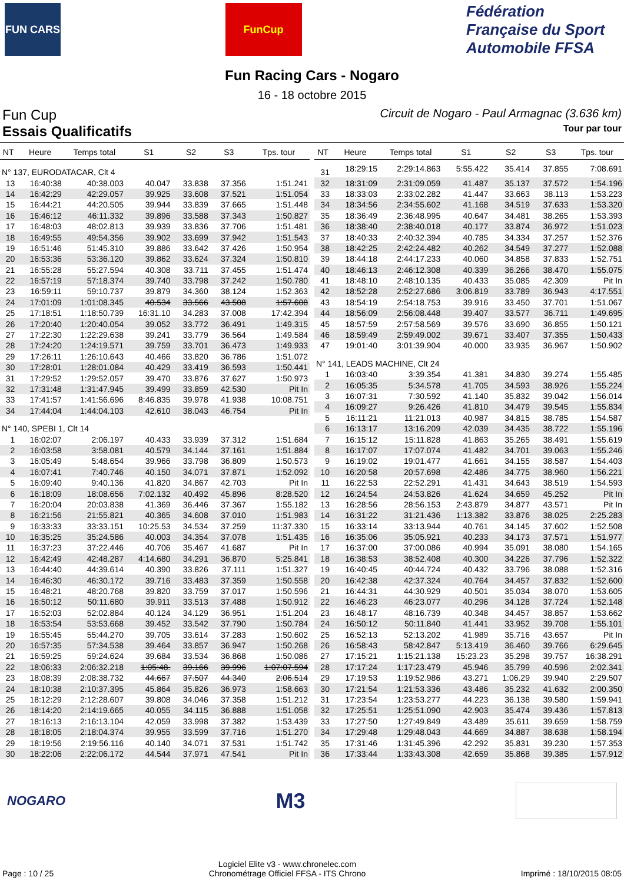FUN CARS FunCup
Fédération Française du Sport Automobile FFSA
Fun Racing Cars - Nogaro
16 - 18 octobre 2015
Fun Cup
Circuit de Nogaro - Paul Armagnac (3.636 km)
Essais Qualificatifs
Tour par tour
| NT | Heure | Temps total | S1 | S2 | S3 | Tps. tour |
| --- | --- | --- | --- | --- | --- | --- |
| N° 137, EURODATACAR, Clt 4 | | | | | | |
| 13 | 16:40:38 | 40:38.003 | 40.047 | 33.838 | 37.356 | 1:51.241 |
| 14 | 16:42:29 | 42:29.057 | 39.925 | 33.608 | 37.521 | 1:51.054 |
| 15 | 16:44:21 | 44:20.505 | 39.944 | 33.839 | 37.665 | 1:51.448 |
| 16 | 16:46:12 | 46:11.332 | 39.896 | 33.588 | 37.343 | 1:50.827 |
| 17 | 16:48:03 | 48:02.813 | 39.939 | 33.836 | 37.706 | 1:51.481 |
| 18 | 16:49:55 | 49:54.356 | 39.902 | 33.699 | 37.942 | 1:51.543 |
| 19 | 16:51:46 | 51:45.310 | 39.886 | 33.642 | 37.426 | 1:50.954 |
| 20 | 16:53:36 | 53:36.120 | 39.862 | 33.624 | 37.324 | 1:50.810 |
| 21 | 16:55:28 | 55:27.594 | 40.308 | 33.711 | 37.455 | 1:51.474 |
| 22 | 16:57:19 | 57:18.374 | 39.740 | 33.798 | 37.242 | 1:50.780 |
| 23 | 16:59:11 | 59:10.737 | 39.879 | 34.360 | 38.124 | 1:52.363 |
| 24 | 17:01:09 | 1:01:08.345 | 40.534 | 33.566 | 43.508 | 1:57.608 |
| 25 | 17:18:51 | 1:18:50.739 | 16:31.10 | 34.283 | 37.008 | 17:42.394 |
| 26 | 17:20:40 | 1:20:40.054 | 39.052 | 33.772 | 36.491 | 1:49.315 |
| 27 | 17:22:30 | 1:22:29.638 | 39.241 | 33.779 | 36.564 | 1:49.584 |
| 28 | 17:24:20 | 1:24:19.571 | 39.759 | 33.701 | 36.473 | 1:49.933 |
| 29 | 17:26:11 | 1:26:10.643 | 40.466 | 33.820 | 36.786 | 1:51.072 |
| 30 | 17:28:01 | 1:28:01.084 | 40.429 | 33.419 | 36.593 | 1:50.441 |
| 31 | 17:29:52 | 1:29:52.057 | 39.470 | 33.876 | 37.627 | 1:50.973 |
| 32 | 17:31:48 | 1:31:47.945 | 39.499 | 33.859 | 42.530 | Pit In |
| 33 | 17:41:57 | 1:41:56.696 | 8:46.835 | 39.978 | 41.938 | 10:08.751 |
| 34 | 17:44:04 | 1:44:04.103 | 42.610 | 38.043 | 46.754 | Pit In |
| N° 140, SPEBI 1, Clt 14 | | | | | | |
| 1 | 16:02:07 | 2:06.197 | 40.433 | 33.939 | 37.312 | 1:51.684 |
| 2 | 16:03:58 | 3:58.081 | 40.579 | 34.144 | 37.161 | 1:51.884 |
| 3 | 16:05:49 | 5:48.654 | 39.966 | 33.798 | 36.809 | 1:50.573 |
| 4 | 16:07:41 | 7:40.746 | 40.150 | 34.071 | 37.871 | 1:52.092 |
| 5 | 16:09:40 | 9:40.136 | 41.820 | 34.867 | 42.703 | Pit In |
| 6 | 16:18:09 | 18:08.656 | 7:02.132 | 40.492 | 45.896 | 8:28.520 |
| 7 | 16:20:04 | 20:03.838 | 41.369 | 36.446 | 37.367 | 1:55.182 |
| 8 | 16:21:56 | 21:55.821 | 40.365 | 34.608 | 37.010 | 1:51.983 |
| 9 | 16:33:33 | 33:33.151 | 10:25.53 | 34.534 | 37.259 | 11:37.330 |
| 10 | 16:35:25 | 35:24.586 | 40.003 | 34.354 | 37.078 | 1:51.435 |
| 11 | 16:37:23 | 37:22.446 | 40.706 | 35.467 | 41.687 | Pit In |
| 12 | 16:42:49 | 42:48.287 | 4:14.680 | 34.291 | 36.870 | 5:25.841 |
| 13 | 16:44:40 | 44:39.614 | 40.390 | 33.826 | 37.111 | 1:51.327 |
| 14 | 16:46:30 | 46:30.172 | 39.716 | 33.483 | 37.359 | 1:50.558 |
| 15 | 16:48:21 | 48:20.768 | 39.820 | 33.759 | 37.017 | 1:50.596 |
| 16 | 16:50:12 | 50:11.680 | 39.911 | 33.513 | 37.488 | 1:50.912 |
| 17 | 16:52:03 | 52:02.884 | 40.124 | 34.129 | 36.951 | 1:51.204 |
| 18 | 16:53:54 | 53:53.668 | 39.452 | 33.542 | 37.790 | 1:50.784 |
| 19 | 16:55:45 | 55:44.270 | 39.705 | 33.614 | 37.283 | 1:50.602 |
| 20 | 16:57:35 | 57:34.538 | 39.464 | 33.857 | 36.947 | 1:50.268 |
| 21 | 16:59:25 | 59:24.624 | 39.684 | 33.534 | 36.868 | 1:50.086 |
| 22 | 18:06:33 | 2:06:32.218 | 1:05:48. | 39.166 | 39.996 | 1:07:07.594 |
| 23 | 18:08:39 | 2:08:38.732 | 44.667 | 37.507 | 44.340 | 2:06.514 |
| 24 | 18:10:38 | 2:10:37.395 | 45.864 | 35.826 | 36.973 | 1:58.663 |
| 25 | 18:12:29 | 2:12:28.607 | 39.808 | 34.046 | 37.358 | 1:51.212 |
| 26 | 18:14:20 | 2:14:19.665 | 40.055 | 34.115 | 36.888 | 1:51.058 |
| 27 | 18:16:13 | 2:16:13.104 | 42.059 | 33.998 | 37.382 | 1:53.439 |
| 28 | 18:18:05 | 2:18:04.374 | 39.955 | 33.599 | 37.716 | 1:51.270 |
| 29 | 18:19:56 | 2:19:56.116 | 40.140 | 34.071 | 37.531 | 1:51.742 |
| 30 | 18:22:06 | 2:22:06.172 | 44.544 | 37.971 | 47.541 | Pit In |
| NT | Heure | Temps total | S1 | S2 | S3 | Tps. tour |
| --- | --- | --- | --- | --- | --- | --- |
| 31 | 18:29:15 | 2:29:14.863 | 5:55.422 | 35.414 | 37.855 | 7:08.691 |
| 32 | 18:31:09 | 2:31:09.059 | 41.487 | 35.137 | 37.572 | 1:54.196 |
| 33 | 18:33:03 | 2:33:02.282 | 41.447 | 33.663 | 38.113 | 1:53.223 |
| 34 | 18:34:56 | 2:34:55.602 | 41.168 | 34.519 | 37.633 | 1:53.320 |
| 35 | 18:36:49 | 2:36:48.995 | 40.647 | 34.481 | 38.265 | 1:53.393 |
| 36 | 18:38:40 | 2:38:40.018 | 40.177 | 33.874 | 36.972 | 1:51.023 |
| 37 | 18:40:33 | 2:40:32.394 | 40.785 | 34.334 | 37.257 | 1:52.376 |
| 38 | 18:42:25 | 2:42:24.482 | 40.262 | 34.549 | 37.277 | 1:52.088 |
| 39 | 18:44:18 | 2:44:17.233 | 40.060 | 34.858 | 37.833 | 1:52.751 |
| 40 | 18:46:13 | 2:46:12.308 | 40.339 | 36.266 | 38.470 | 1:55.075 |
| 41 | 18:48:10 | 2:48:10.135 | 40.433 | 35.085 | 42.309 | Pit In |
| 42 | 18:52:28 | 2:52:27.686 | 3:06.819 | 33.789 | 36.943 | 4:17.551 |
| 43 | 18:54:19 | 2:54:18.753 | 39.916 | 33.450 | 37.701 | 1:51.067 |
| 44 | 18:56:09 | 2:56:08.448 | 39.407 | 33.577 | 36.711 | 1:49.695 |
| 45 | 18:57:59 | 2:57:58.569 | 39.576 | 33.690 | 36.855 | 1:50.121 |
| 46 | 18:59:49 | 2:59:49.002 | 39.671 | 33.407 | 37.355 | 1:50.433 |
| 47 | 19:01:40 | 3:01:39.904 | 40.000 | 33.935 | 36.967 | 1:50.902 |
| N° 141, LEADS MACHINE, Clt 24 | | | | | | |
| 1 | 16:03:40 | 3:39.354 | 41.381 | 34.830 | 39.274 | 1:55.485 |
| 2 | 16:05:35 | 5:34.578 | 41.705 | 34.593 | 38.926 | 1:55.224 |
| 3 | 16:07:31 | 7:30.592 | 41.140 | 35.832 | 39.042 | 1:56.014 |
| 4 | 16:09:27 | 9:26.426 | 41.810 | 34.479 | 39.545 | 1:55.834 |
| 5 | 16:11:21 | 11:21.013 | 40.987 | 34.815 | 38.785 | 1:54.587 |
| 6 | 16:13:17 | 13:16.209 | 42.039 | 34.435 | 38.722 | 1:55.196 |
| 7 | 16:15:12 | 15:11.828 | 41.863 | 35.265 | 38.491 | 1:55.619 |
| 8 | 16:17:07 | 17:07.074 | 41.482 | 34.701 | 39.063 | 1:55.246 |
| 9 | 16:19:02 | 19:01.477 | 41.661 | 34.155 | 38.587 | 1:54.403 |
| 10 | 16:20:58 | 20:57.698 | 42.486 | 34.775 | 38.960 | 1:56.221 |
| 11 | 16:22:53 | 22:52.291 | 41.431 | 34.643 | 38.519 | 1:54.593 |
| 12 | 16:24:54 | 24:53.826 | 41.624 | 34.659 | 45.252 | Pit In |
| 13 | 16:28:56 | 28:56.153 | 2:43.879 | 34.877 | 43.571 | Pit In |
| 14 | 16:31:22 | 31:21.436 | 1:13.382 | 33.876 | 38.025 | 2:25.283 |
| 15 | 16:33:14 | 33:13.944 | 40.761 | 34.145 | 37.602 | 1:52.508 |
| 16 | 16:35:06 | 35:05.921 | 40.233 | 34.173 | 37.571 | 1:51.977 |
| 17 | 16:37:00 | 37:00.086 | 40.994 | 35.091 | 38.080 | 1:54.165 |
| 18 | 16:38:53 | 38:52.408 | 40.300 | 34.226 | 37.796 | 1:52.322 |
| 19 | 16:40:45 | 40:44.724 | 40.432 | 33.796 | 38.088 | 1:52.316 |
| 20 | 16:42:38 | 42:37.324 | 40.764 | 34.457 | 37.832 | 1:52.600 |
| 21 | 16:44:31 | 44:30.929 | 40.501 | 35.034 | 38.070 | 1:53.605 |
| 22 | 16:46:23 | 46:23.077 | 40.296 | 34.128 | 37.724 | 1:52.148 |
| 23 | 16:48:17 | 48:16.739 | 40.348 | 34.457 | 38.857 | 1:53.662 |
| 24 | 16:50:12 | 50:11.840 | 41.441 | 33.952 | 39.708 | 1:55.101 |
| 25 | 16:52:13 | 52:13.202 | 41.989 | 35.716 | 43.657 | Pit In |
| 26 | 16:58:43 | 58:42.847 | 5:13.419 | 36.460 | 39.766 | 6:29.645 |
| 27 | 17:15:21 | 1:15:21.138 | 15:23.23 | 35.298 | 39.757 | 16:38.291 |
| 28 | 17:17:24 | 1:17:23.479 | 45.946 | 35.799 | 40.596 | 2:02.341 |
| 29 | 17:19:53 | 1:19:52.986 | 43.271 | 1:06.29 | 39.940 | 2:29.507 |
| 30 | 17:21:54 | 1:21:53.336 | 43.486 | 35.232 | 41.632 | 2:00.350 |
| 31 | 17:23:54 | 1:23:53.277 | 44.223 | 36.138 | 39.580 | 1:59.941 |
| 32 | 17:25:51 | 1:25:51.090 | 42.903 | 35.474 | 39.436 | 1:57.813 |
| 33 | 17:27:50 | 1:27:49.849 | 43.489 | 35.611 | 39.659 | 1:58.759 |
| 34 | 17:29:48 | 1:29:48.043 | 44.669 | 34.887 | 38.638 | 1:58.194 |
| 35 | 17:31:46 | 1:31:45.396 | 42.292 | 35.831 | 39.230 | 1:57.353 |
| 36 | 17:33:44 | 1:33:43.308 | 42.659 | 35.868 | 39.385 | 1:57.912 |
NOGARO M3
Page : 10 / 25 Logiciel Elite v3 - www.chronelec.com
Chronométrage Officiel FFSA - ITS Chrono Imprimé : 18/10/2015 08:05